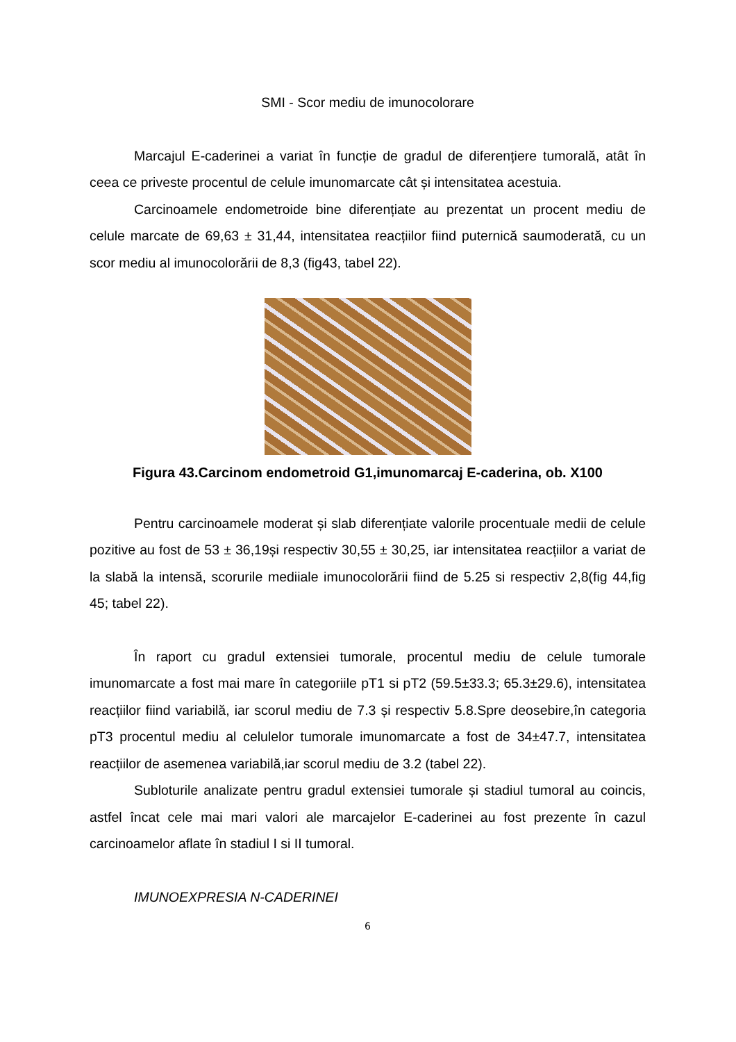SMI - Scor mediu de imunocolorare
Marcajul E-caderinei a variat în funcție de gradul de diferențiere tumorală, atât în ceea ce priveste procentul de celule imunomarcate cât și intensitatea acestuia.
Carcinoamele endometroide bine diferențiate au prezentat un procent mediu de celule marcate de 69,63 ± 31,44, intensitatea reacțiilor fiind puternică saumoderată, cu un scor mediu al imunocolorării de 8,3 (fig43, tabel 22).
Figura 43.Carcinom endometroid G1,imunomarcaj E-caderina, ob. X100
Pentru carcinoamele moderat și slab diferențiate valorile procentuale medii de celule pozitive au fost de 53 ± 36,19și respectiv 30,55 ± 30,25, iar intensitatea reacțiilor a variat de la slabă la intensă, scorurile mediiale imunocolorării fiind de 5.25 si respectiv 2,8(fig 44,fig 45; tabel 22).
În raport cu gradul extensiei tumorale, procentul mediu de celule tumorale imunomarcate a fost mai mare în categoriile pT1 si pT2 (59.5±33.3; 65.3±29.6), intensitatea reacțiilor fiind variabilă, iar scorul mediu de 7.3 și respectiv 5.8.Spre deosebire,în categoria pT3 procentul mediu al celulelor tumorale imunomarcate a fost de 34±47.7, intensitatea reacțiilor de asemenea variabilă,iar scorul mediu de 3.2 (tabel 22).
Subloturile analizate pentru gradul extensiei tumorale și stadiul tumoral au coincis, astfel încat cele mai mari valori ale marcajelor E-caderinei au fost prezente în cazul carcinoamelor aflate în stadiul I si II tumoral.
IMUNOEXPRESIA N-CADERINEI
6